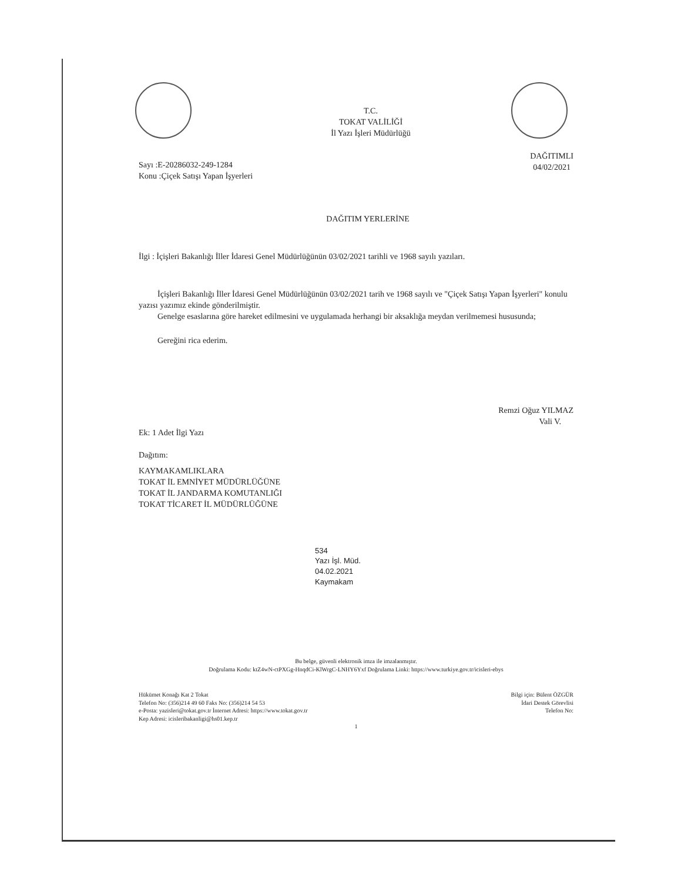T.C.
TOKAT VALİLİĞİ
İl Yazı İşleri Müdürlüğü
Sayı :E-20286032-249-1284
Konu :Çiçek Satışı Yapan İşyerleri
DAĞITIMLI
04/02/2021
DAĞITIM YERLERİNE
İlgi : İçişleri Bakanlığı İller İdaresi Genel Müdürlüğünün 03/02/2021 tarihli ve 1968 sayılı yazıları.
İçişleri Bakanlığı İller İdaresi Genel Müdürlüğünün 03/02/2021 tarih ve 1968 sayılı ve "Çiçek Satışı Yapan İşyerleri" konulu yazısı yazımız ekinde gönderilmiştir.
Genelge esaslarına göre hareket edilmesini ve uygulamada herhangi bir aksaklığa meydan verilmemesi hususunda;
Gereğini rica ederim.
Remzi Oğuz YILMAZ
Vali V.
Ek: 1 Adet İlgi Yazı
Dağıtım:
KAYMAKAMLIKLARA
TOKAT İL EMNİYET MÜDÜRLÜĞÜNE
TOKAT İL JANDARMA KOMUTANLIĞI
TOKAT TİCARET İL MÜDÜRLÜĞÜNE
534
Yazı İşl. Müd.
04.02.2021
Kaymakam
Bu belge, güvenli elektronik imza ile imzalanmıştır.
Doğrulama Kodu: ktZ4wN-ctPXGg-HnqdCi-KlWrgC-LNHY6Yxf Doğrulama Linki: https://www.turkiye.gov.tr/icisleri-ebys
Hükümet Konağı Kat 2 Tokat
Telefon No: (356)214 49 60 Faks No: (356)214 54 53
e-Posta: yazisleri@tokat.gov.tr İnternet Adresi: https://www.tokat.gov.tr
Kep Adresi: icisleribakanligi@hs01.kep.tr
Bilgi için: Bülent ÖZGÜR
İdari Destek Görevlisi
Telefon No:
1